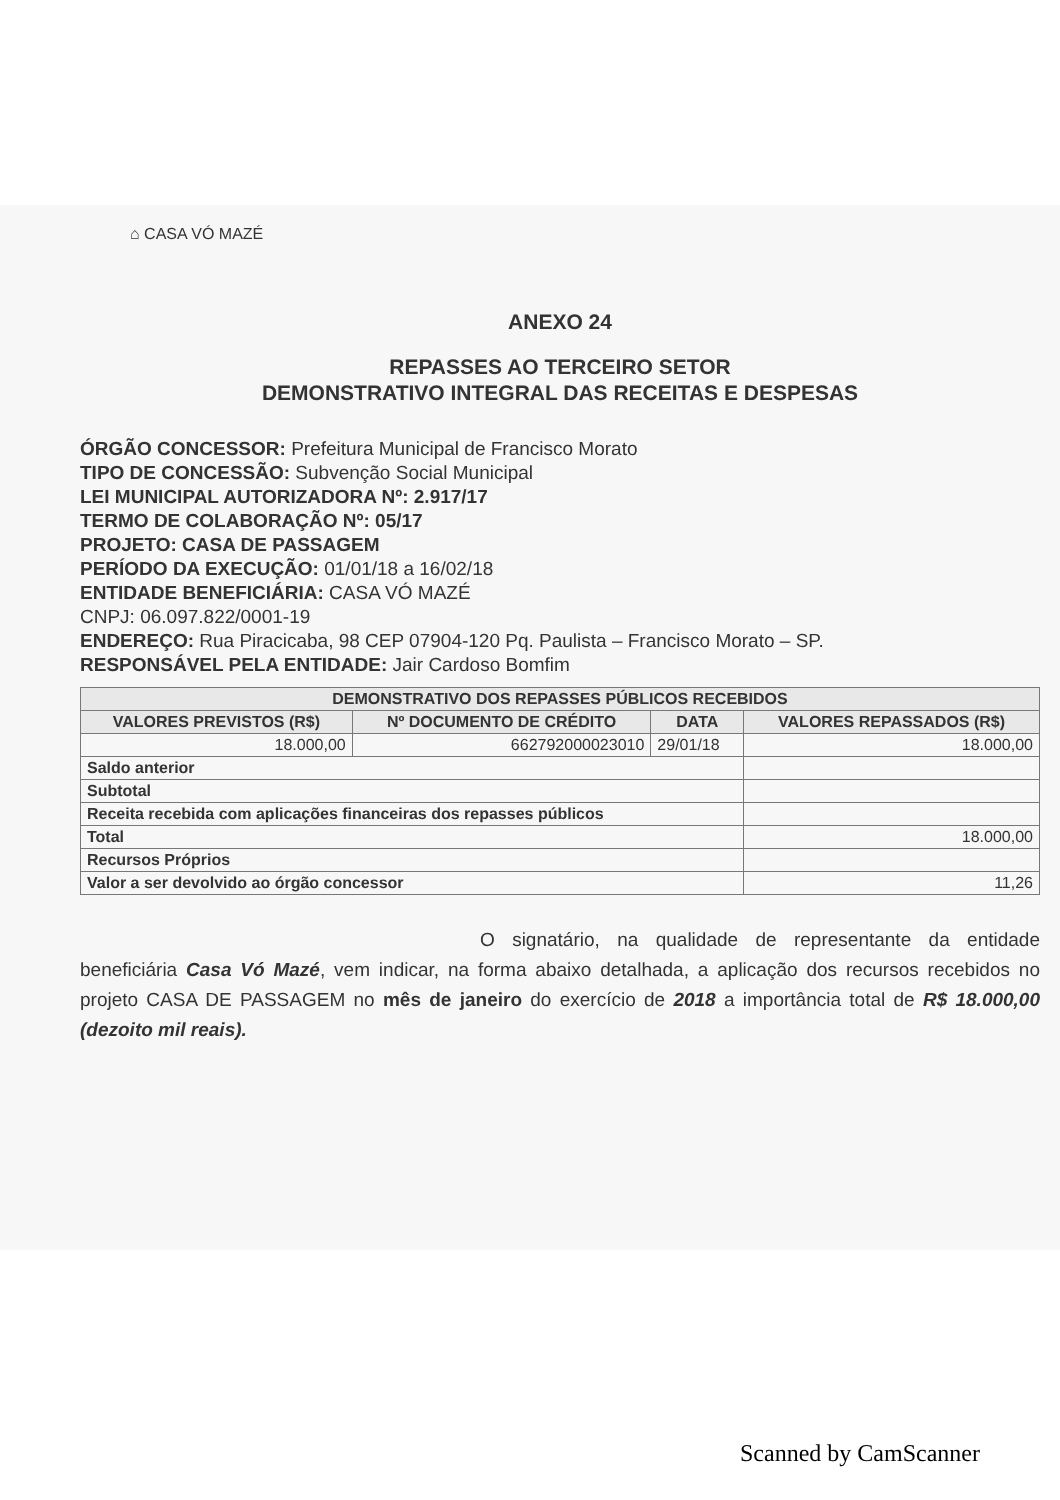⌂ CASA VÓ MAZÉ
ANEXO 24
REPASSES AO TERCEIRO SETOR
DEMONSTRATIVO INTEGRAL DAS RECEITAS E DESPESAS
ÓRGÃO CONCESSOR: Prefeitura Municipal de Francisco Morato
TIPO DE CONCESSÃO: Subvenção Social Municipal
LEI MUNICIPAL AUTORIZADORA Nº: 2.917/17
TERMO DE COLABORAÇÃO Nº: 05/17
PROJETO: CASA DE PASSAGEM
PERÍODO DA EXECUÇÃO: 01/01/18 a 16/02/18
ENTIDADE BENEFICIÁRIA: CASA VÓ MAZÉ
CNPJ: 06.097.822/0001-19
ENDEREÇO: Rua Piracicaba, 98 CEP 07904-120 Pq. Paulista – Francisco Morato – SP.
RESPONSÁVEL PELA ENTIDADE: Jair Cardoso Bomfim
| DEMONSTRATIVO DOS REPASSES PÚBLICOS RECEBIDOS | | | |
| --- | --- | --- | --- |
| VALORES PREVISTOS (R$) | Nº DOCUMENTO DE CRÉDITO | DATA | VALORES REPASSADOS (R$) |
| 18.000,00 | 662792000023010 | 29/01/18 | 18.000,00 |
| Saldo anterior | | | |
| Subtotal | | | |
| Receita recebida com aplicações financeiras dos repasses públicos | | | |
| Total | | | 18.000,00 |
| Recursos Próprios | | | |
| Valor a ser devolvido ao órgão concessor | | | 11,26 |
O signatário, na qualidade de representante da entidade beneficiária Casa Vó Mazé, vem indicar, na forma abaixo detalhada, a aplicação dos recursos recebidos no projeto CASA DE PASSAGEM no mês de janeiro do exercício de 2018 a importância total de R$ 18.000,00 (dezoito mil reais).
Scanned by CamScanner